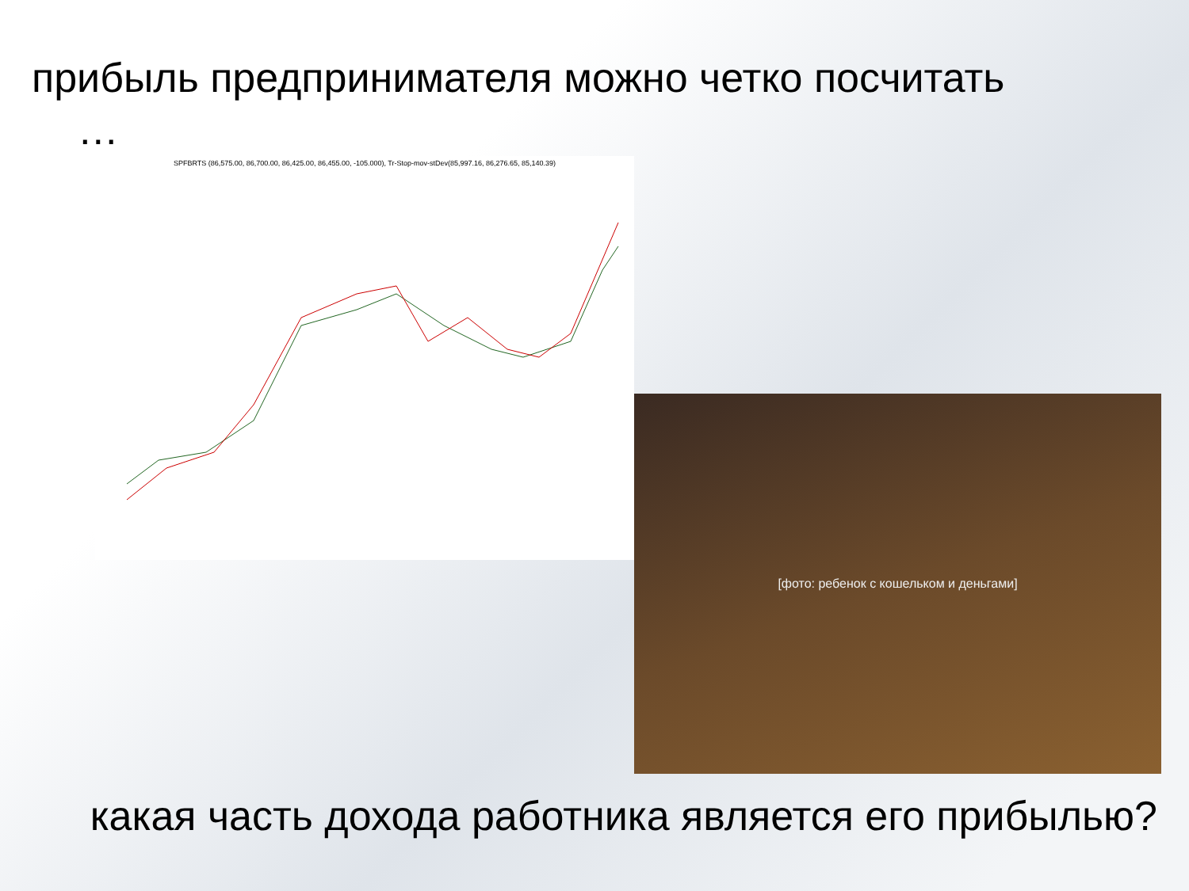прибыль предпринимателя можно четко посчитать
…
SPFBRTS (86,575.00, 86,700.00, 86,425.00, 86,455.00, -105.000), Tr-Stop-mov-stDev(85,997.16, 86,276.65, 85,140.39)
[фото: ребенок с кошельком и деньгами]
какая часть дохода работника является его прибылью?